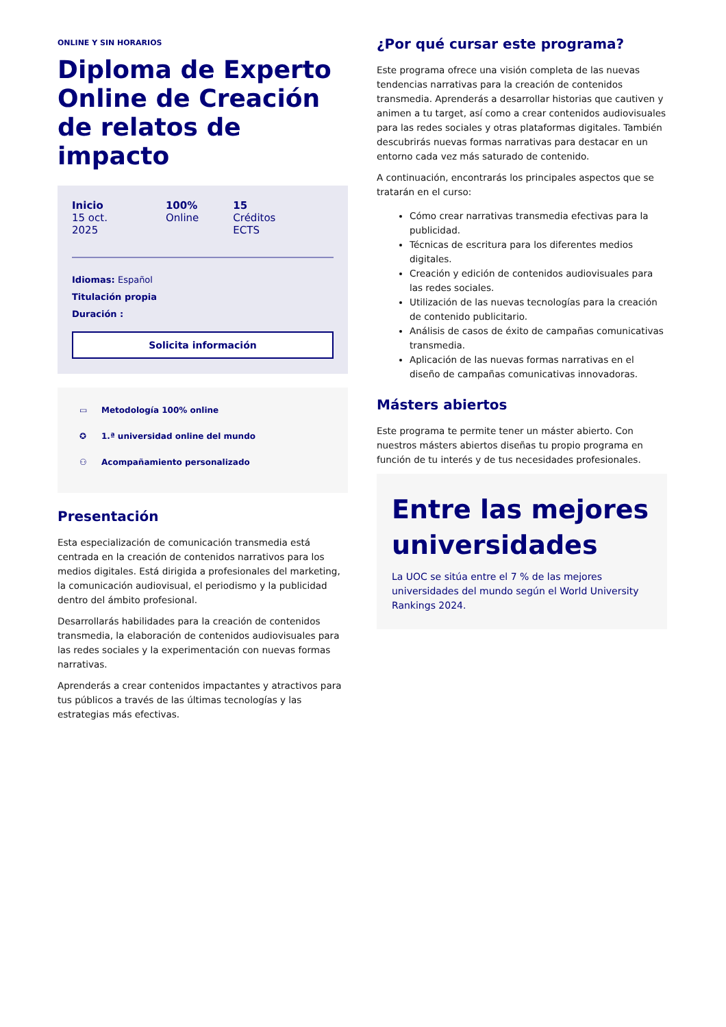ONLINE Y SIN HORARIOS
Diploma de Experto Online de Creación de relatos de impacto
Inicio
15 oct. 2025
100%
Online
15
Créditos ECTS
Idiomas: Español
Titulación propia
Duración :
Solicita información
▭ Metodología 100% online
✪ 1.ª universidad online del mundo
⚇ Acompañamiento personalizado
Presentación
Esta especialización de comunicación transmedia está centrada en la creación de contenidos narrativos para los medios digitales. Está dirigida a profesionales del marketing, la comunicación audiovisual, el periodismo y la publicidad dentro del ámbito profesional.
Desarrollarás habilidades para la creación de contenidos transmedia, la elaboración de contenidos audiovisuales para las redes sociales y la experimentación con nuevas formas narrativas.
Aprenderás a crear contenidos impactantes y atractivos para tus públicos a través de las últimas tecnologías y las estrategias más efectivas.
¿Por qué cursar este programa?
Este programa ofrece una visión completa de las nuevas tendencias narrativas para la creación de contenidos transmedia. Aprenderás a desarrollar historias que cautiven y animen a tu target, así como a crear contenidos audiovisuales para las redes sociales y otras plataformas digitales. También descubrirás nuevas formas narrativas para destacar en un entorno cada vez más saturado de contenido.
A continuación, encontrarás los principales aspectos que se tratarán en el curso:
Cómo crear narrativas transmedia efectivas para la publicidad.
Técnicas de escritura para los diferentes medios digitales.
Creación y edición de contenidos audiovisuales para las redes sociales.
Utilización de las nuevas tecnologías para la creación de contenido publicitario.
Análisis de casos de éxito de campañas comunicativas transmedia.
Aplicación de las nuevas formas narrativas en el diseño de campañas comunicativas innovadoras.
Másters abiertos
Este programa te permite tener un máster abierto. Con nuestros másters abiertos diseñas tu propio programa en función de tu interés y de tus necesidades profesionales.
Entre las mejores universidades
La UOC se sitúa entre el 7 % de las mejores universidades del mundo según el World University Rankings 2024.